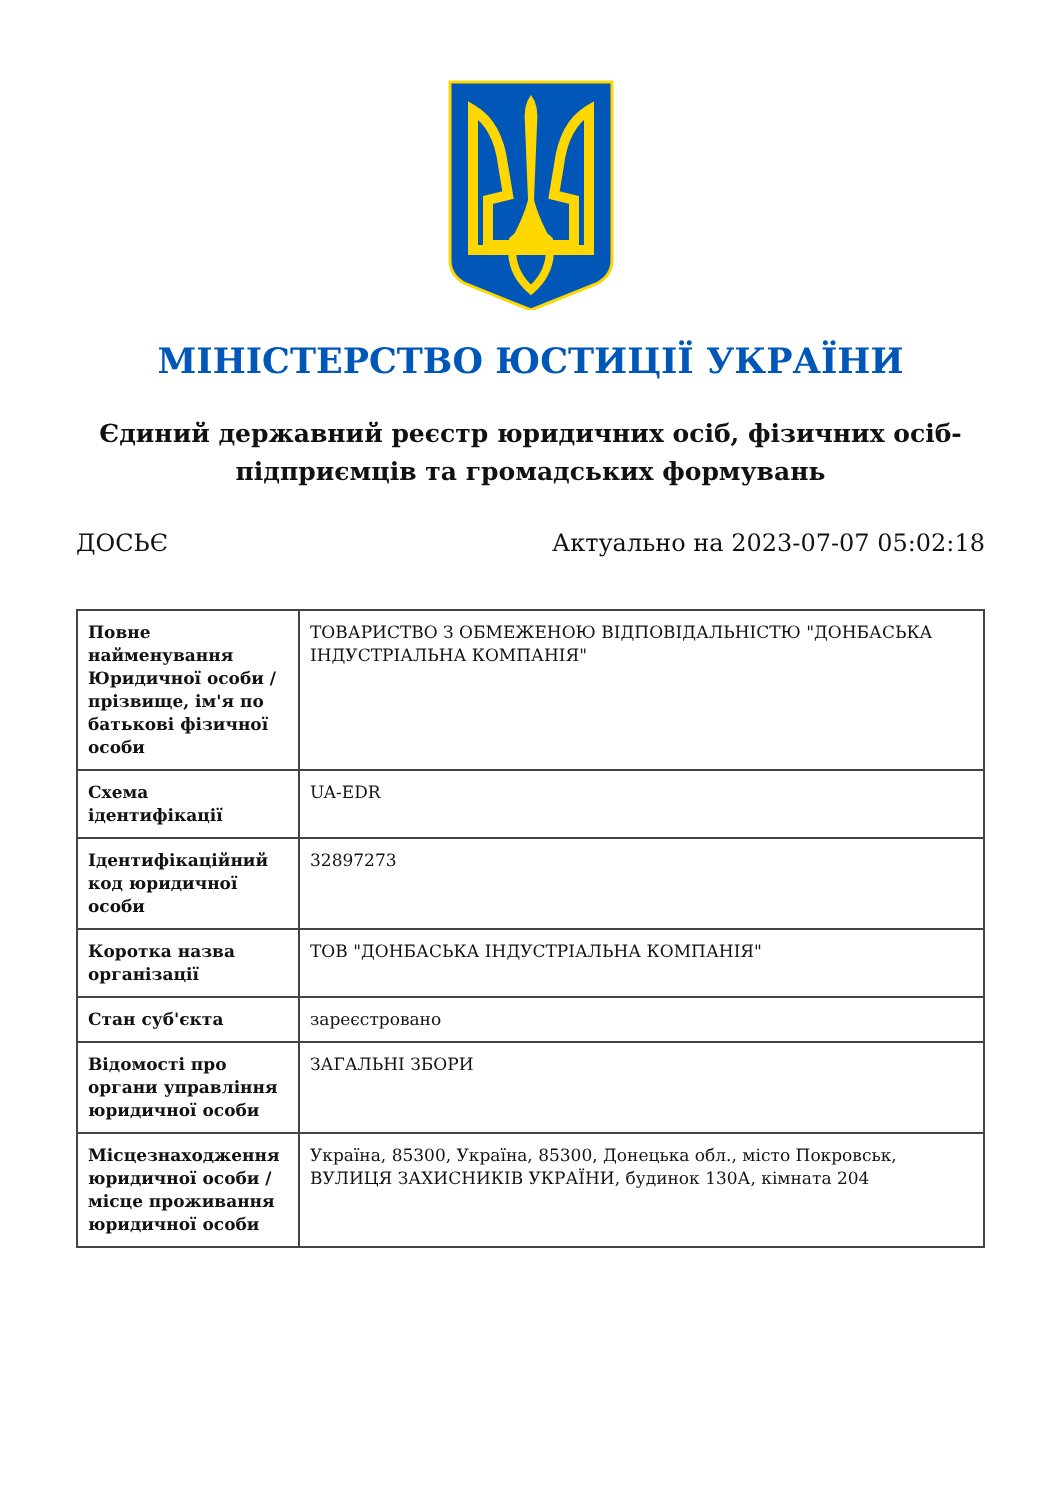МІНІСТЕРСТВО ЮСТИЦІЇ УКРАЇНИ
Єдиний державний реєстр юридичних осіб, фізичних осіб-підприємців та громадських формувань
ДОСЬЄ Актуально на 2023-07-07 05:02:18
| Повне найменування Юридичної особи / прізвище, ім'я по батькові фізичної особи | ТОВАРИСТВО З ОБМЕЖЕНОЮ ВІДПОВІДАЛЬНІСТЮ "ДОНБАСЬКА ІНДУСТРІАЛЬНА КОМПАНІЯ" |
| Схема ідентифікації | UA-EDR |
| Ідентифікаційний код юридичної особи | 32897273 |
| Коротка назва організації | ТОВ "ДОНБАСЬКА ІНДУСТРІАЛЬНА КОМПАНІЯ" |
| Стан суб'єкта | зареєстровано |
| Відомості про органи управління юридичної особи | ЗАГАЛЬНІ ЗБОРИ |
| Місцезнаходження юридичної особи / місце проживання юридичної особи | Україна, 85300, Україна, 85300, Донецька обл., місто Покровськ, ВУЛИЦЯ ЗАХИСНИКІВ УКРАЇНИ, будинок 130А, кімната 204 |